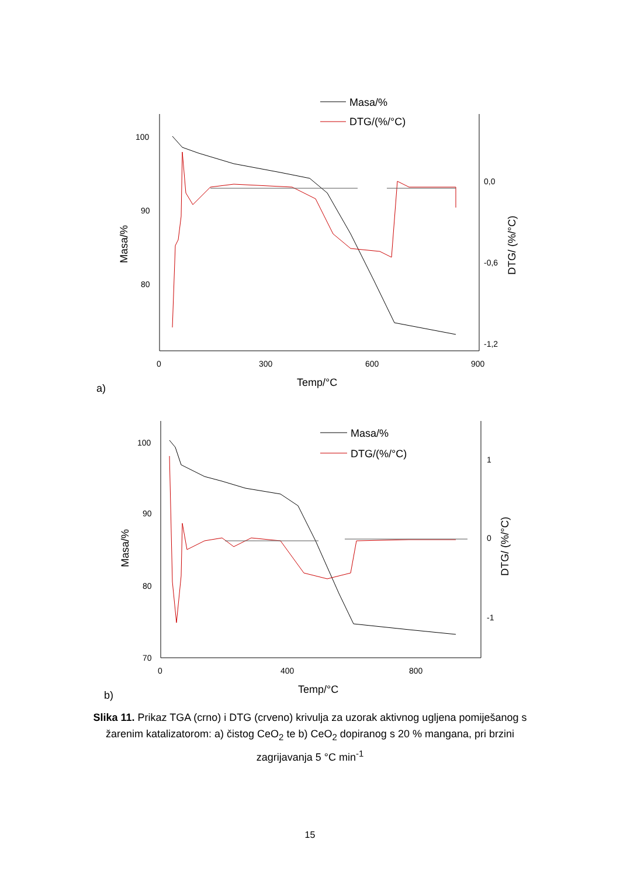Masa/%
DTG/(%/°C)
100
90
80
0
300
600
900
0,0
-0,6
-1,2
Temp/°C
a)
Masa/%
DTG/ (%/°C)
Masa/%
DTG/(%/°C)
100
90
80
70
0
400
800
1
0
-1
Temp/°C
b)
Masa/%
DTG/ (%/°C)
Slika 11. Prikaz TGA (crno) i DTG (crveno) krivulja za uzorak aktivnog ugljena pomiješanog s žarenim katalizatorom: a) čistog CeO<sub>2</sub> te b) CeO<sub>2</sub> dopiranog s 20 % mangana, pri brzini zagrijavanja 5 °C min<sup>-1</sup>
15